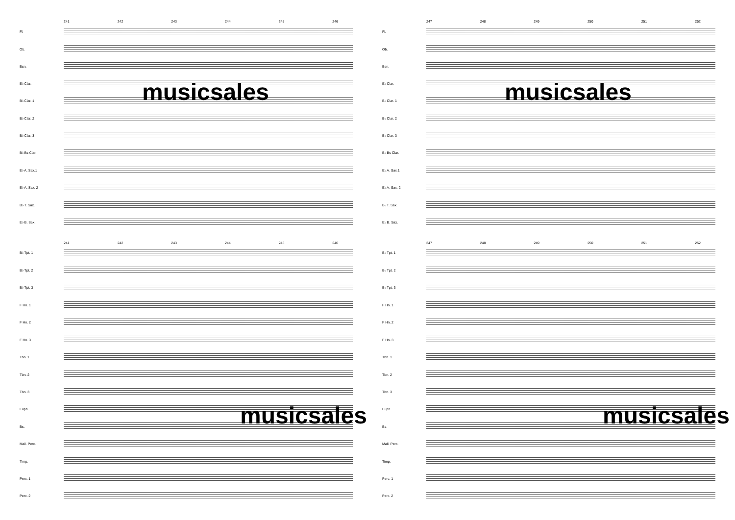241 242 243 244 245 246
Fl.
Ob.
Bsn.
E♭ Clar.
B♭ Clar. 1
B♭ Clar. 2
B♭ Clar. 3
B♭ Bs Clar.
E♭ A. Sax.1
E♭ A. Sax. 2
B♭ T. Sax.
E♭ B. Sax.
241 242 243 244 245 246
B♭ Tpt. 1
B♭ Tpt. 2
B♭ Tpt. 3
F Hn. 1
F Hn. 2
F Hn. 3
Tbn. 1
Tbn. 2
Tbn. 3
Euph.
Bs.
Mall. Perc.
Timp.
Perc. 1
Perc. 2
musicsales
musicsales
247 248 249 250 251 252
Fl.
Ob.
Bsn.
E♭ Clar.
B♭ Clar. 1
B♭ Clar. 2
B♭ Clar. 3
B♭ Bs Clar.
E♭ A. Sax.1
E♭ A. Sax. 2
B♭ T. Sax.
E♭ B. Sax.
247 248 249 250 251 252
B♭ Tpt. 1
B♭ Tpt. 2
B♭ Tpt. 3
F Hn. 1
F Hn. 2
F Hn. 3
Tbn. 1
Tbn. 2
Tbn. 3
Euph.
Bs.
Mall. Perc.
Timp.
Perc. 1
Perc. 2
musicsales
musicsales